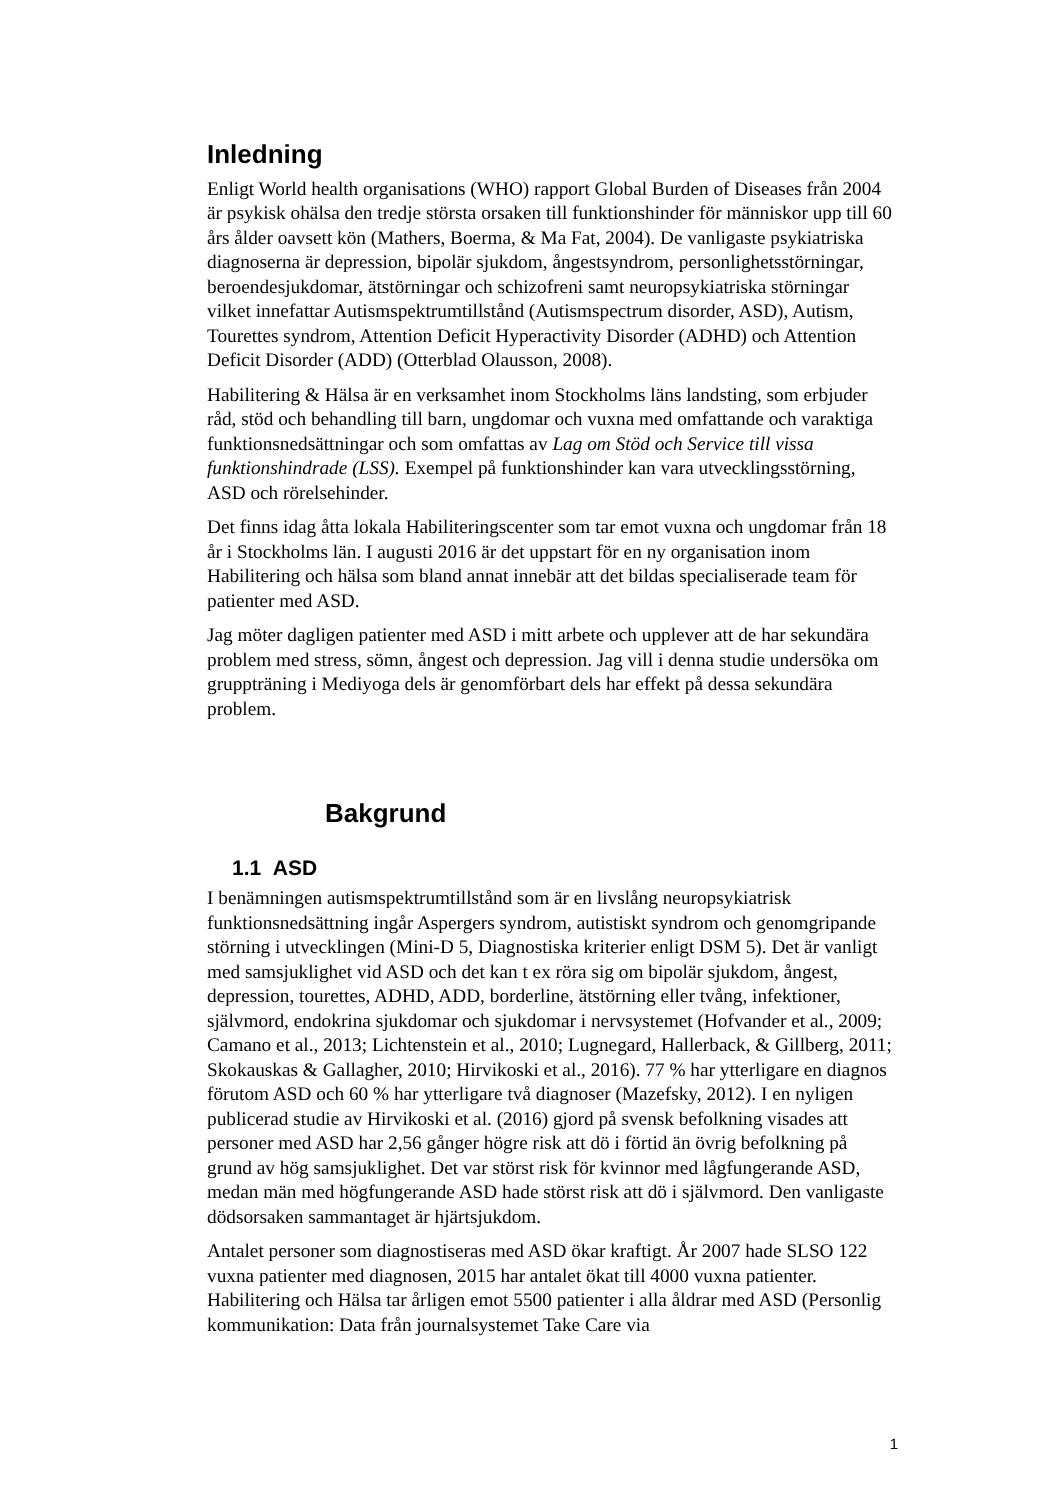Inledning
Enligt World health organisations (WHO) rapport Global Burden of Diseases från 2004 är psykisk ohälsa den tredje största orsaken till funktionshinder för människor upp till 60 års ålder oavsett kön (Mathers, Boerma, & Ma Fat, 2004). De vanligaste psykiatriska diagnoserna är depression, bipolär sjukdom, ångestsyndrom, personlighetsstörningar, beroendesjukdomar, ätstörningar och schizofreni samt neuropsykiatriska störningar vilket innefattar Autismspektrumtillstånd (Autismspectrum disorder, ASD), Autism, Tourettes syndrom, Attention Deficit Hyperactivity Disorder (ADHD) och Attention Deficit Disorder (ADD) (Otterblad Olausson, 2008).
Habilitering & Hälsa är en verksamhet inom Stockholms läns landsting, som erbjuder råd, stöd och behandling till barn, ungdomar och vuxna med omfattande och varaktiga funktionsnedsättningar och som omfattas av Lag om Stöd och Service till vissa funktionshindrade (LSS). Exempel på funktionshinder kan vara utvecklingsstörning, ASD och rörelsehinder.
Det finns idag åtta lokala Habiliteringscenter som tar emot vuxna och ungdomar från 18 år i Stockholms län. I augusti 2016 är det uppstart för en ny organisation inom Habilitering och hälsa som bland annat innebär att det bildas specialiserade team för patienter med ASD.
Jag möter dagligen patienter med ASD i mitt arbete och upplever att de har sekundära problem med stress, sömn, ångest och depression. Jag vill i denna studie undersöka om gruppträning i Mediyoga dels är genomförbart dels har effekt på dessa sekundära problem.
Bakgrund
1.1 ASD
I benämningen autismspektrumtillstånd som är en livslång neuropsykiatrisk funktionsnedsättning ingår Aspergers syndrom, autistiskt syndrom och genomgripande störning i utvecklingen (Mini-D 5, Diagnostiska kriterier enligt DSM 5). Det är vanligt med samsjuklighet vid ASD och det kan t ex röra sig om bipolär sjukdom, ångest, depression, tourettes, ADHD, ADD, borderline, ätstörning eller tvång, infektioner, självmord, endokrina sjukdomar och sjukdomar i nervsystemet (Hofvander et al., 2009; Camano et al., 2013; Lichtenstein et al., 2010; Lugnegard, Hallerback, & Gillberg, 2011; Skokauskas & Gallagher, 2010; Hirvikoski et al., 2016). 77 % har ytterligare en diagnos förutom ASD och 60 % har ytterligare två diagnoser (Mazefsky, 2012). I en nyligen publicerad studie av Hirvikoski et al. (2016) gjord på svensk befolkning visades att personer med ASD har 2,56 gånger högre risk att dö i förtid än övrig befolkning på grund av hög samsjuklighet. Det var störst risk för kvinnor med lågfungerande ASD, medan män med högfungerande ASD hade störst risk att dö i självmord. Den vanligaste dödsorsaken sammantaget är hjärtsjukdom.
Antalet personer som diagnostiseras med ASD ökar kraftigt. År 2007 hade SLSO 122 vuxna patienter med diagnosen, 2015 har antalet ökat till 4000 vuxna patienter. Habilitering och Hälsa tar årligen emot 5500 patienter i alla åldrar med ASD (Personlig kommunikation: Data från journalsystemet Take Care via
1